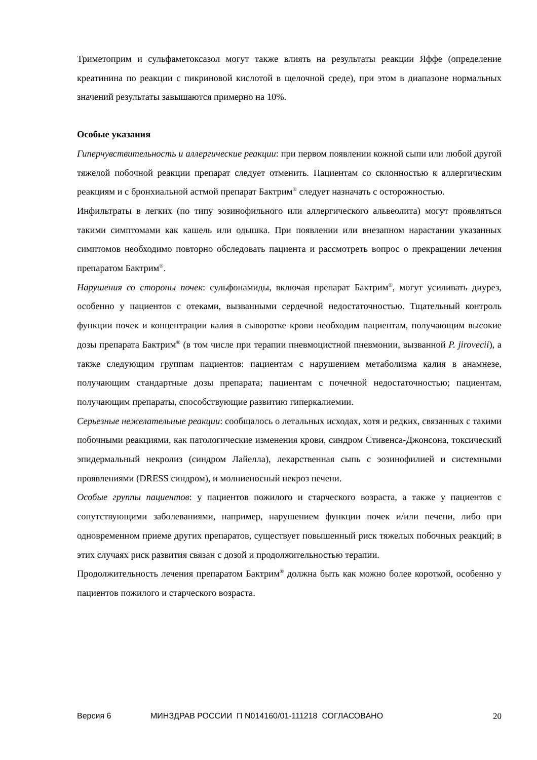Триметоприм и сульфаметоксазол могут также влиять на результаты реакции Яффе (определение креатинина по реакции с пикриновой кислотой в щелочной среде), при этом в диапазоне нормальных значений результаты завышаются примерно на 10%.
Особые указания
Гиперчувствительность и аллергические реакции: при первом появлении кожной сыпи или любой другой тяжелой побочной реакции препарат следует отменить. Пациентам со склонностью к аллергическим реакциям и с бронхиальной астмой препарат Бактрим<sup>®</sup> следует назначать с осторожностью.
Инфильтраты в легких (по типу эозинофильного или аллергического альвеолита) могут проявляться такими симптомами как кашель или одышка. При появлении или внезапном нарастании указанных симптомов необходимо повторно обследовать пациента и рассмотреть вопрос о прекращении лечения препаратом Бактрим<sup>®</sup>.
Нарушения со стороны почек: сульфонамиды, включая препарат Бактрим<sup>®</sup>, могут усиливать диурез, особенно у пациентов с отеками, вызванными сердечной недостаточностью. Тщательный контроль функции почек и концентрации калия в сыворотке крови необходим пациентам, получающим высокие дозы препарата Бактрим<sup>®</sup> (в том числе при терапии пневмоцистной пневмонии, вызванной P. jirovecii), а также следующим группам пациентов: пациентам с нарушением метаболизма калия в анамнезе, получающим стандартные дозы препарата; пациентам с почечной недостаточностью; пациентам, получающим препараты, способствующие развитию гиперкалиемии.
Серьезные нежелательные реакции: сообщалось о летальных исходах, хотя и редких, связанных с такими побочными реакциями, как патологические изменения крови, синдром Стивенса-Джонсона, токсический эпидермальный некролиз (синдром Лайелла), лекарственная сыпь с эозинофилией и системными проявлениями (DRESS синдром), и молниеносный некроз печени.
Особые группы пациентов: у пациентов пожилого и старческого возраста, а также у пациентов с сопутствующими заболеваниями, например, нарушением функции почек и/или печени, либо при одновременном приеме других препаратов, существует повышенный риск тяжелых побочных реакций; в этих случаях риск развития связан с дозой и продолжительностью терапии.
Продолжительность лечения препаратом Бактрим<sup>®</sup> должна быть как можно более короткой, особенно у пациентов пожилого и старческого возраста.
Версия 6 МИНЗДРАВ РОССИИ П N014160/01-111218 СОГЛАСОВАНО 20